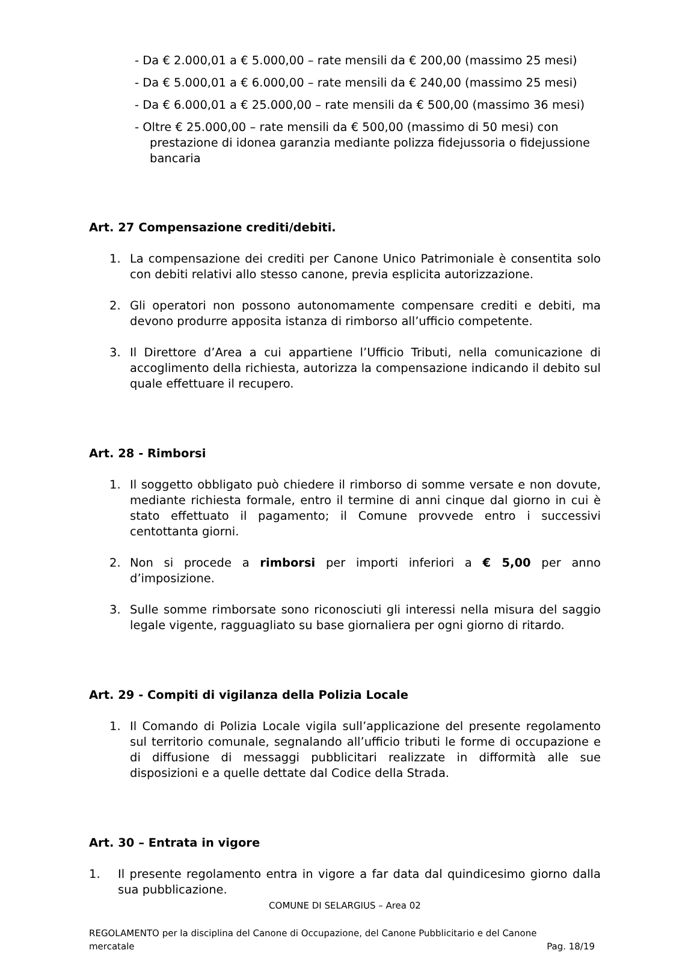- Da € 2.000,01 a € 5.000,00 – rate mensili da € 200,00 (massimo 25 mesi)
- Da € 5.000,01 a € 6.000,00 – rate mensili da € 240,00 (massimo 25 mesi)
- Da € 6.000,01 a € 25.000,00 – rate mensili da € 500,00 (massimo 36 mesi)
- Oltre € 25.000,00 – rate mensili da € 500,00 (massimo di 50 mesi) con prestazione di idonea garanzia mediante polizza fidejussoria o fidejussione bancaria
Art. 27 Compensazione crediti/debiti.
1. La compensazione dei crediti per Canone Unico Patrimoniale è consentita solo con debiti relativi allo stesso canone, previa esplicita autorizzazione.
2. Gli operatori non possono autonomamente compensare crediti e debiti, ma devono produrre apposita istanza di rimborso all’ufficio competente.
3. Il Direttore d’Area a cui appartiene l’Ufficio Tributi, nella comunicazione di accoglimento della richiesta, autorizza la compensazione indicando il debito sul quale effettuare il recupero.
Art. 28 - Rimborsi
1. Il soggetto obbligato può chiedere il rimborso di somme versate e non dovute, mediante richiesta formale, entro il termine di anni cinque dal giorno in cui è stato effettuato il pagamento; il Comune provvede entro i successivi centottanta giorni.
2. Non si procede a rimborsi per importi inferiori a € 5,00 per anno d’imposizione.
3. Sulle somme rimborsate sono riconosciuti gli interessi nella misura del saggio legale vigente, ragguagliato su base giornaliera per ogni giorno di ritardo.
Art. 29 - Compiti di vigilanza della Polizia Locale
1. Il Comando di Polizia Locale vigila sull’applicazione del presente regolamento sul territorio comunale, segnalando all’ufficio tributi le forme di occupazione e di diffusione di messaggi pubblicitari realizzate in difformità alle sue disposizioni e a quelle dettate dal Codice della Strada.
Art. 30 – Entrata in vigore
1. Il presente regolamento entra in vigore a far data dal quindicesimo giorno dalla sua pubblicazione.
COMUNE DI SELARGIUS – Area 02
REGOLAMENTO per la disciplina del Canone di Occupazione, del Canone Pubblicitario e del Canone
mercatale Pag. 18/19